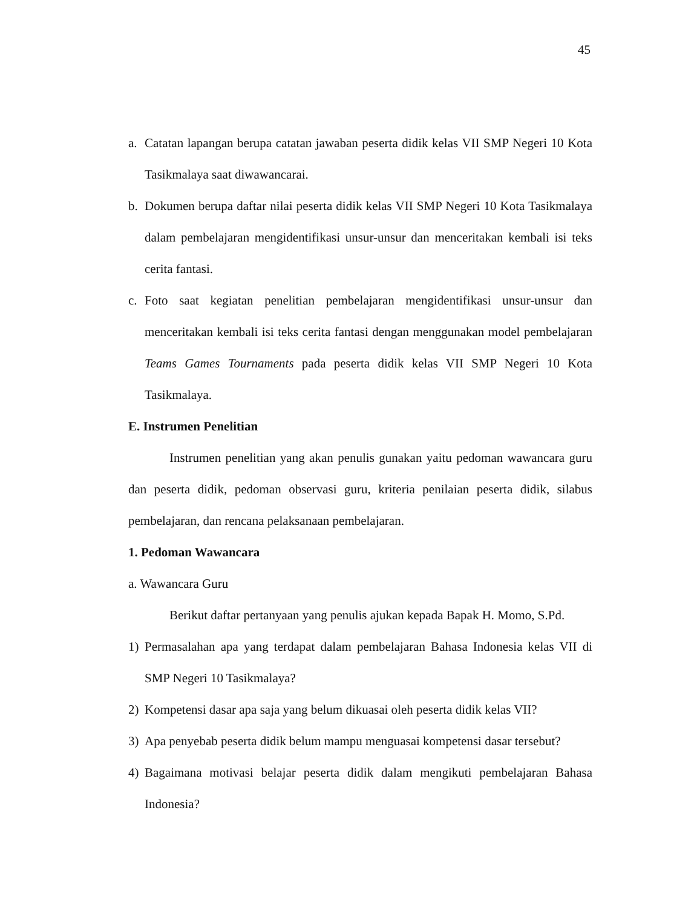45
a. Catatan lapangan berupa catatan jawaban peserta didik kelas VII SMP Negeri 10 Kota Tasikmalaya saat diwawancarai.
b. Dokumen berupa daftar nilai peserta didik kelas VII SMP Negeri 10 Kota Tasikmalaya dalam pembelajaran mengidentifikasi unsur-unsur dan menceritakan kembali isi teks cerita fantasi.
c. Foto saat kegiatan penelitian pembelajaran mengidentifikasi unsur-unsur dan menceritakan kembali isi teks cerita fantasi dengan menggunakan model pembelajaran Teams Games Tournaments pada peserta didik kelas VII SMP Negeri 10 Kota Tasikmalaya.
E. Instrumen Penelitian
Instrumen penelitian yang akan penulis gunakan yaitu pedoman wawancara guru dan peserta didik, pedoman observasi guru, kriteria penilaian peserta didik, silabus pembelajaran, dan rencana pelaksanaan pembelajaran.
1. Pedoman Wawancara
a. Wawancara Guru
Berikut daftar pertanyaan yang penulis ajukan kepada Bapak H. Momo, S.Pd.
1) Permasalahan apa yang terdapat dalam pembelajaran Bahasa Indonesia kelas VII di SMP Negeri 10 Tasikmalaya?
2) Kompetensi dasar apa saja yang belum dikuasai oleh peserta didik kelas VII?
3) Apa penyebab peserta didik belum mampu menguasai kompetensi dasar tersebut?
4) Bagaimana motivasi belajar peserta didik dalam mengikuti pembelajaran Bahasa Indonesia?